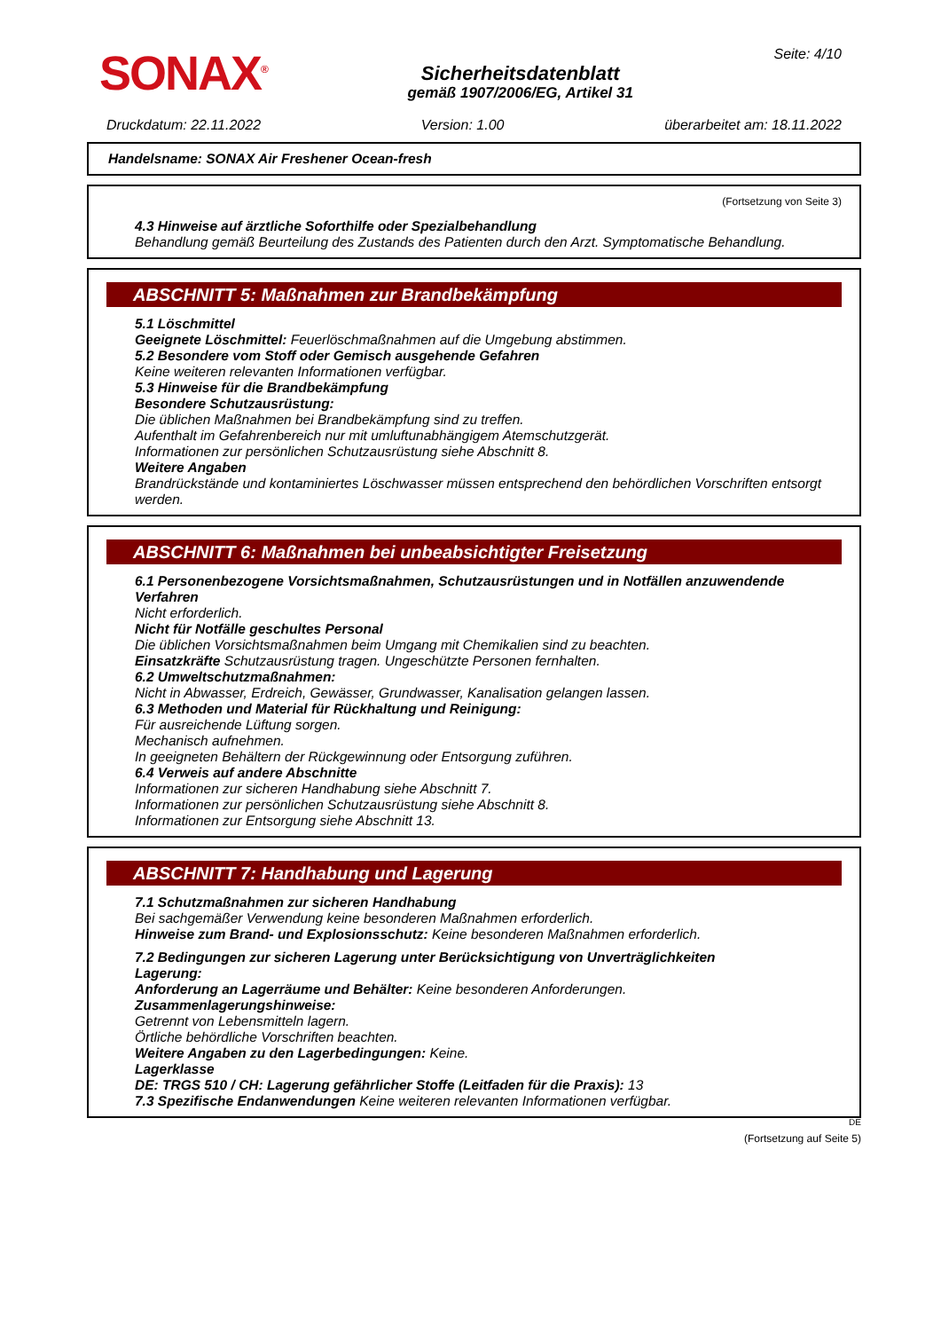SONAX<sup>®</sup>
Sicherheitsdatenblatt
gemäß 1907/2006/EG, Artikel 31
Seite: 4/10
Druckdatum: 22.11.2022 Version: 1.00 überarbeitet am: 18.11.2022
Handelsname: SONAX Air Freshener Ocean-fresh
(Fortsetzung von Seite 3)
4.3 Hinweise auf ärztliche Soforthilfe oder Spezialbehandlung
Behandlung gemäß Beurteilung des Zustands des Patienten durch den Arzt. Symptomatische Behandlung.
ABSCHNITT 5: Maßnahmen zur Brandbekämpfung
5.1 Löschmittel
Geeignete Löschmittel: Feuerlöschmaßnahmen auf die Umgebung abstimmen.
5.2 Besondere vom Stoff oder Gemisch ausgehende Gefahren
Keine weiteren relevanten Informationen verfügbar.
5.3 Hinweise für die Brandbekämpfung
Besondere Schutzausrüstung:
Die üblichen Maßnahmen bei Brandbekämpfung sind zu treffen.
Aufenthalt im Gefahrenbereich nur mit umluftunabhängigem Atemschutzgerät.
Informationen zur persönlichen Schutzausrüstung siehe Abschnitt 8.
Weitere Angaben
Brandrückstände und kontaminiertes Löschwasser müssen entsprechend den behördlichen Vorschriften entsorgt werden.
ABSCHNITT 6: Maßnahmen bei unbeabsichtigter Freisetzung
6.1 Personenbezogene Vorsichtsmaßnahmen, Schutzausrüstungen und in Notfällen anzuwendende Verfahren
Nicht erforderlich.
Nicht für Notfälle geschultes Personal
Die üblichen Vorsichtsmaßnahmen beim Umgang mit Chemikalien sind zu beachten.
Einsatzkräfte Schutzausrüstung tragen. Ungeschützte Personen fernhalten.
6.2 Umweltschutzmaßnahmen:
Nicht in Abwasser, Erdreich, Gewässer, Grundwasser, Kanalisation gelangen lassen.
6.3 Methoden und Material für Rückhaltung und Reinigung:
Für ausreichende Lüftung sorgen.
Mechanisch aufnehmen.
In geeigneten Behältern der Rückgewinnung oder Entsorgung zuführen.
6.4 Verweis auf andere Abschnitte
Informationen zur sicheren Handhabung siehe Abschnitt 7.
Informationen zur persönlichen Schutzausrüstung siehe Abschnitt 8.
Informationen zur Entsorgung siehe Abschnitt 13.
ABSCHNITT 7: Handhabung und Lagerung
7.1 Schutzmaßnahmen zur sicheren Handhabung
Bei sachgemäßer Verwendung keine besonderen Maßnahmen erforderlich.
Hinweise zum Brand- und Explosionsschutz: Keine besonderen Maßnahmen erforderlich.
7.2 Bedingungen zur sicheren Lagerung unter Berücksichtigung von Unverträglichkeiten
Lagerung:
Anforderung an Lagerräume und Behälter: Keine besonderen Anforderungen.
Zusammenlagerungshinweise:
Getrennt von Lebensmitteln lagern.
Örtliche behördliche Vorschriften beachten.
Weitere Angaben zu den Lagerbedingungen: Keine.
Lagerklasse
DE: TRGS 510 / CH: Lagerung gefährlicher Stoffe (Leitfaden für die Praxis): 13
7.3 Spezifische Endanwendungen Keine weiteren relevanten Informationen verfügbar.
DE
(Fortsetzung auf Seite 5)